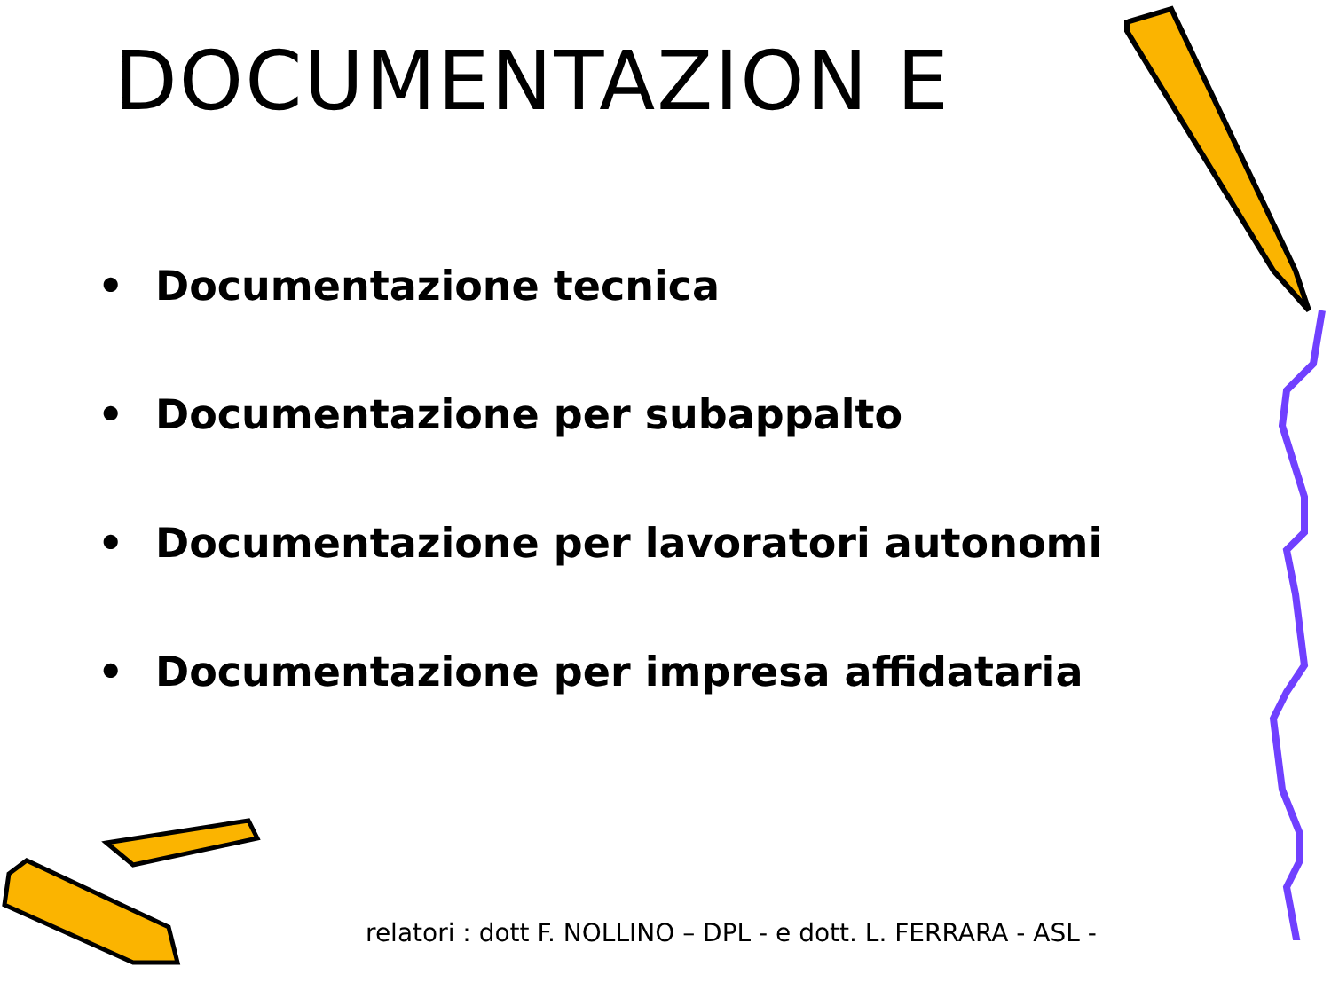DOCUMENTAZION E
• Documentazione tecnica
• Documentazione per subappalto
• Documentazione per lavoratori autonomi
• Documentazione per impresa affidataria
relatori : dott F. NOLLINO – DPL - e dott. L. FERRARA - ASL -